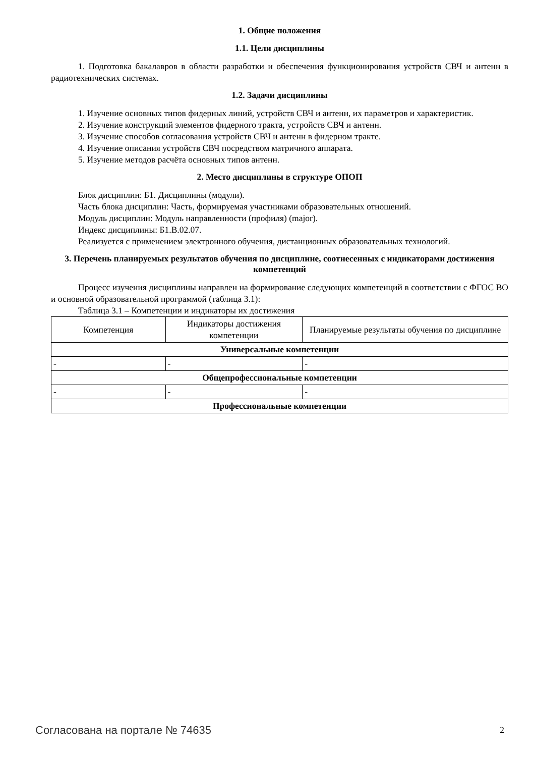1. Общие положения
1.1. Цели дисциплины
1. Подготовка бакалавров в области разработки и обеспечения функционирования устройств СВЧ и антенн в радиотехнических системах.
1.2. Задачи дисциплины
1. Изучение основных типов фидерных линий, устройств СВЧ и антенн, их параметров и характеристик.
2. Изучение конструкций элементов фидерного тракта, устройств СВЧ и антенн.
3. Изучение способов согласования устройств СВЧ и антенн в фидерном тракте.
4. Изучение описания устройств СВЧ посредством матричного аппарата.
5. Изучение методов расчёта основных типов антенн.
2. Место дисциплины в структуре ОПОП
Блок дисциплин: Б1. Дисциплины (модули).
Часть блока дисциплин: Часть, формируемая участниками образовательных отношений.
Модуль дисциплин: Модуль направленности (профиля) (major).
Индекс дисциплины: Б1.В.02.07.
Реализуется с применением электронного обучения, дистанционных образовательных технологий.
3. Перечень планируемых результатов обучения по дисциплине, соотнесенных с индикаторами достижения компетенций
Процесс изучения дисциплины направлен на формирование следующих компетенций в соответствии с ФГОС ВО и основной образовательной программой (таблица 3.1):
Таблица 3.1 – Компетенции и индикаторы их достижения
| Компетенция | Индикаторы достижения компетенции | Планируемые результаты обучения по дисциплине |
| --- | --- | --- |
| Универсальные компетенции | | |
| - | - | - |
| Общепрофессиональные компетенции | | |
| - | - | - |
| Профессиональные компетенции | | |
Согласована на портале № 74635 2